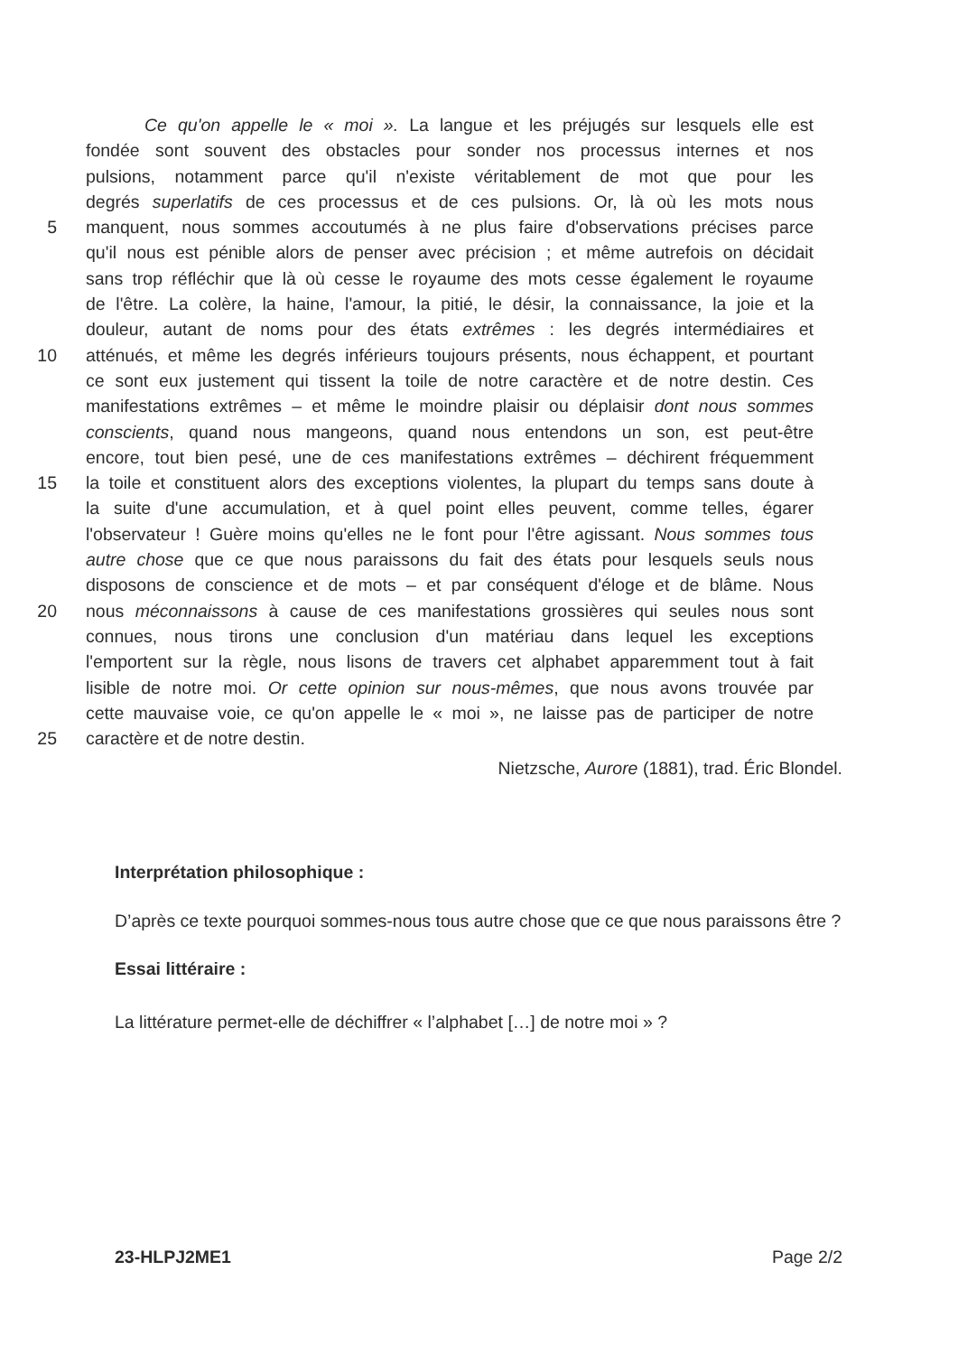Ce qu'on appelle le « moi ». La langue et les préjugés sur lesquels elle est
fondée sont souvent des obstacles pour sonder nos processus internes et nos
pulsions, notamment parce qu'il n'existe véritablement de mot que pour les
degrés superlatifs de ces processus et de ces pulsions. Or, là où les mots nous
5 manquent, nous sommes accoutumés à ne plus faire d'observations précises parce
qu'il nous est pénible alors de penser avec précision ; et même autrefois on décidait
sans trop réfléchir que là où cesse le royaume des mots cesse également le royaume
de l'être. La colère, la haine, l'amour, la pitié, le désir, la connaissance, la joie et la
douleur, autant de noms pour des états extrêmes : les degrés intermédiaires et
10 atténués, et même les degrés inférieurs toujours présents, nous échappent, et pourtant
ce sont eux justement qui tissent la toile de notre caractère et de notre destin. Ces
manifestations extrêmes – et même le moindre plaisir ou déplaisir dont nous sommes
conscients, quand nous mangeons, quand nous entendons un son, est peut-être
encore, tout bien pesé, une de ces manifestations extrêmes – déchirent fréquemment
15 la toile et constituent alors des exceptions violentes, la plupart du temps sans doute à
la suite d'une accumulation, et à quel point elles peuvent, comme telles, égarer
l'observateur ! Guère moins qu'elles ne le font pour l'être agissant. Nous sommes tous
autre chose que ce que nous paraissons du fait des états pour lesquels seuls nous
disposons de conscience et de mots – et par conséquent d'éloge et de blâme. Nous
20 nous méconnaissons à cause de ces manifestations grossières qui seules nous sont
connues, nous tirons une conclusion d'un matériau dans lequel les exceptions
l'emportent sur la règle, nous lisons de travers cet alphabet apparemment tout à fait
lisible de notre moi. Or cette opinion sur nous-mêmes, que nous avons trouvée par
cette mauvaise voie, ce qu'on appelle le « moi », ne laisse pas de participer de notre
25 caractère et de notre destin.
Nietzsche, Aurore (1881), trad. Éric Blondel.
Interprétation philosophique :
D’après ce texte pourquoi sommes-nous tous autre chose que ce que nous paraissons être ?
Essai littéraire :
La littérature permet-elle de déchiffrer « l’alphabet […] de notre moi » ?
23-HLPJ2ME1 Page 2/2